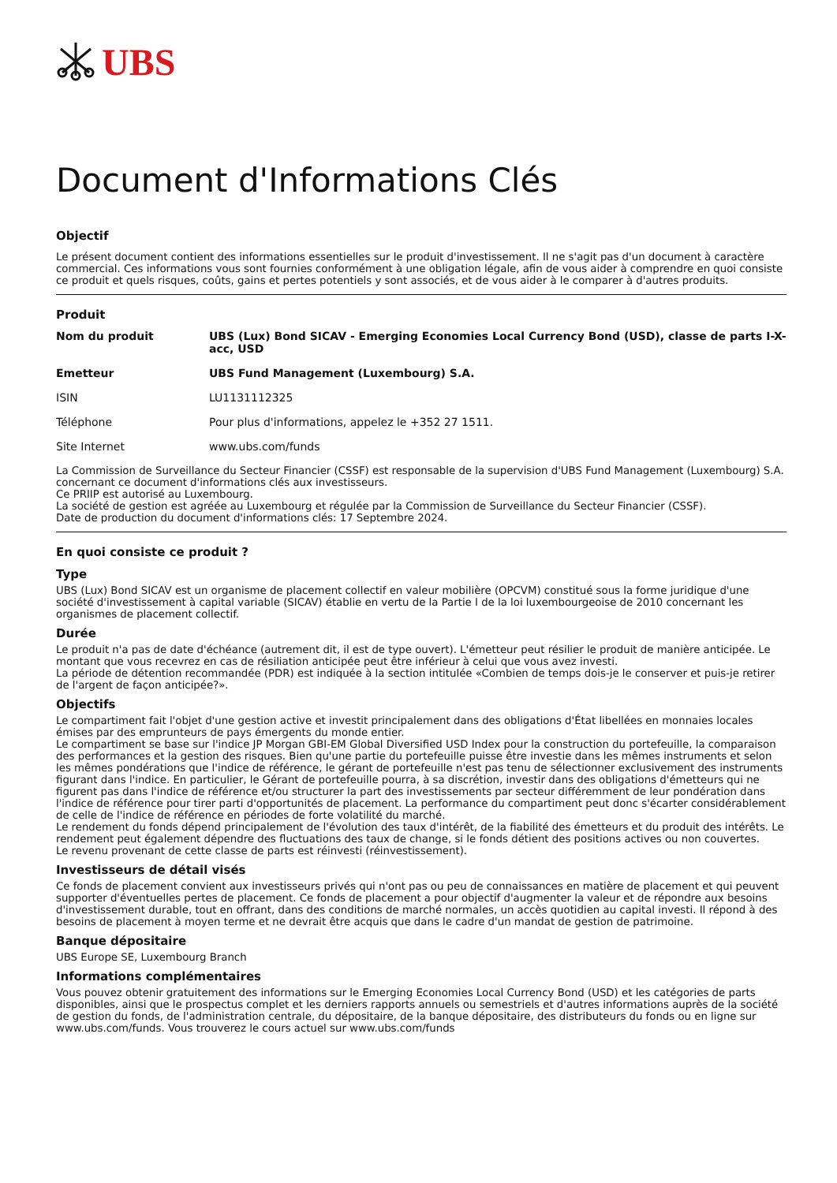UBS
Document d'Informations Clés
Objectif
Le présent document contient des informations essentielles sur le produit d'investissement. Il ne s'agit pas d'un document à caractère commercial. Ces informations vous sont fournies conformément à une obligation légale, afin de vous aider à comprendre en quoi consiste ce produit et quels risques, coûts, gains et pertes potentiels y sont associés, et de vous aider à le comparer à d'autres produits.
Produit
| Nom du produit | UBS (Lux) Bond SICAV - Emerging Economies Local Currency Bond (USD), classe de parts I-X-acc, USD |
| Emetteur | UBS Fund Management (Luxembourg) S.A. |
| ISIN | LU1131112325 |
| Téléphone | Pour plus d'informations, appelez le +352 27 1511. |
| Site Internet | www.ubs.com/funds |
La Commission de Surveillance du Secteur Financier (CSSF) est responsable de la supervision d'UBS Fund Management (Luxembourg) S.A. concernant ce document d'informations clés aux investisseurs.
Ce PRIIP est autorisé au Luxembourg.
La société de gestion est agréée au Luxembourg et régulée par la Commission de Surveillance du Secteur Financier (CSSF).
Date de production du document d'informations clés: 17 Septembre 2024.
En quoi consiste ce produit ?
Type
UBS (Lux) Bond SICAV est un organisme de placement collectif en valeur mobilière (OPCVM) constitué sous la forme juridique d'une société d'investissement à capital variable (SICAV) établie en vertu de la Partie I de la loi luxembourgeoise de 2010 concernant les organismes de placement collectif.
Durée
Le produit n'a pas de date d'échéance (autrement dit, il est de type ouvert). L'émetteur peut résilier le produit de manière anticipée. Le montant que vous recevrez en cas de résiliation anticipée peut être inférieur à celui que vous avez investi.
La période de détention recommandée (PDR) est indiquée à la section intitulée «Combien de temps dois-je le conserver et puis-je retirer de l'argent de façon anticipée?».
Objectifs
Le compartiment fait l'objet d'une gestion active et investit principalement dans des obligations d'État libellées en monnaies locales émises par des emprunteurs de pays émergents du monde entier.
Le compartiment se base sur l'indice JP Morgan GBI-EM Global Diversified USD Index pour la construction du portefeuille, la comparaison des performances et la gestion des risques. Bien qu'une partie du portefeuille puisse être investie dans les mêmes instruments et selon les mêmes pondérations que l'indice de référence, le gérant de portefeuille n'est pas tenu de sélectionner exclusivement des instruments figurant dans l'indice. En particulier, le Gérant de portefeuille pourra, à sa discrétion, investir dans des obligations d'émetteurs qui ne figurent pas dans l'indice de référence et/ou structurer la part des investissements par secteur différemment de leur pondération dans l'indice de référence pour tirer parti d'opportunités de placement. La performance du compartiment peut donc s'écarter considérablement de celle de l'indice de référence en périodes de forte volatilité du marché.
Le rendement du fonds dépend principalement de l'évolution des taux d'intérêt, de la fiabilité des émetteurs et du produit des intérêts. Le rendement peut également dépendre des fluctuations des taux de change, si le fonds détient des positions actives ou non couvertes.
Le revenu provenant de cette classe de parts est réinvesti (réinvestissement).
Investisseurs de détail visés
Ce fonds de placement convient aux investisseurs privés qui n'ont pas ou peu de connaissances en matière de placement et qui peuvent supporter d'éventuelles pertes de placement. Ce fonds de placement a pour objectif d'augmenter la valeur et de répondre aux besoins d'investissement durable, tout en offrant, dans des conditions de marché normales, un accès quotidien au capital investi. Il répond à des besoins de placement à moyen terme et ne devrait être acquis que dans le cadre d'un mandat de gestion de patrimoine.
Banque dépositaire
UBS Europe SE, Luxembourg Branch
Informations complémentaires
Vous pouvez obtenir gratuitement des informations sur le Emerging Economies Local Currency Bond (USD) et les catégories de parts disponibles, ainsi que le prospectus complet et les derniers rapports annuels ou semestriels et d'autres informations auprès de la société de gestion du fonds, de l'administration centrale, du dépositaire, de la banque dépositaire, des distributeurs du fonds ou en ligne sur www.ubs.com/funds. Vous trouverez le cours actuel sur www.ubs.com/funds